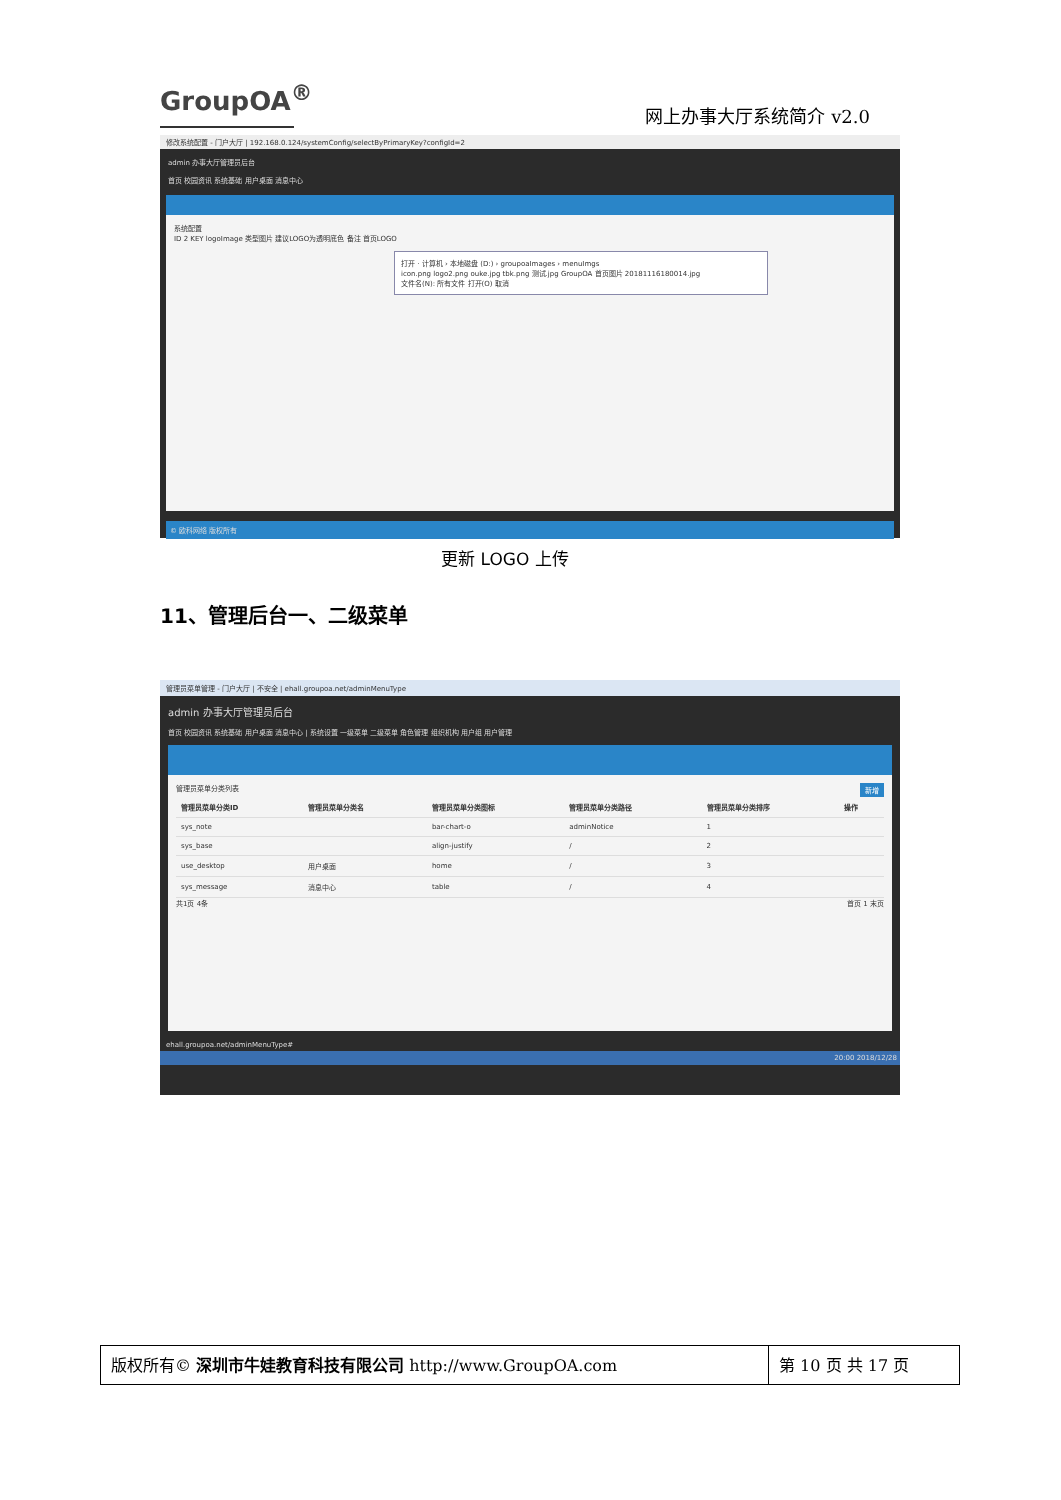GroupOA<sup>®</sup>
网上办事大厅系统简介 v2.0
修改系统配置 - 门户大厅 | 192.168.0.124/systemConfig/selectByPrimaryKey?configId=2
admin 办事大厅管理员后台
首页 校园资讯 系统基础 用户桌面 消息中心
系统配置
ID 2 KEY logoImage 类型图片 建议LOGO为透明底色 备注 首页LOGO
打开 · 计算机 › 本地磁盘 (D:) › groupoaImages › menuImgs
icon.png logo2.png ouke.jpg tbk.png 测试.jpg GroupOA 首页图片 20181116180014.jpg
文件名(N): 所有文件 打开(O) 取消
© 欧科网络 版权所有
更新 LOGO 上传
11、管理后台一、二级菜单
管理员菜单管理 - 门户大厅 | 不安全 | ehall.groupoa.net/adminMenuType
admin 办事大厅管理员后台
首页 校园资讯 系统基础 用户桌面 消息中心 | 系统设置 一级菜单 二级菜单 角色管理 组织机构 用户组 用户管理
管理员菜单分类列表 新增
| 管理员菜单分类ID | 管理员菜单分类名 | 管理员菜单分类图标 | 管理员菜单分类路径 | 管理员菜单分类排序 | 操作 |
| --- | --- | --- | --- | --- | --- |
| sys_note | | bar-chart-o | adminNotice | 1 | |
| sys_base | | align-justify | / | 2 | |
| use_desktop | 用户桌面 | home | / | 3 | |
| sys_message | 消息中心 | table | / | 4 | |
共1页 4条 首页 1 末页
ehall.groupoa.net/adminMenuType#
20:00 2018/12/28
版权所有© 深圳市牛娃教育科技有限公司 http://www.GroupOA.com
第 10 页 共 17 页